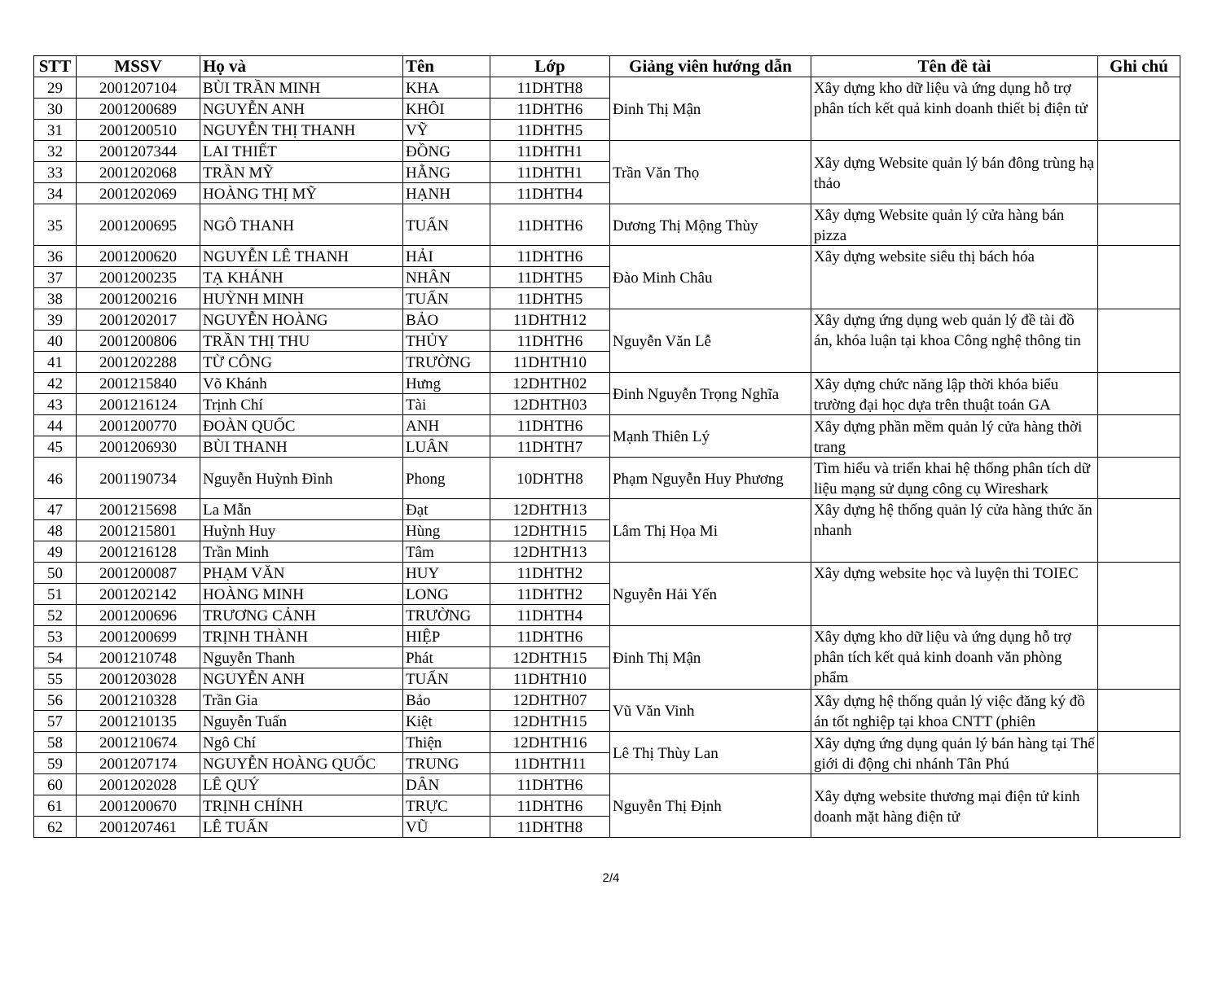| STT | MSSV | Họ và | Tên | Lớp | Giảng viên hướng dẫn | Tên đề tài | Ghi chú |
| --- | --- | --- | --- | --- | --- | --- | --- |
| 29 | 2001207104 | BÙI TRẦN MINH | KHA | 11DHTH8 | Đinh Thị Mận | Xây dựng kho dữ liệu và ứng dụng hỗ trợ phân tích kết quả kinh doanh thiết bị điện tử | |
| 30 | 2001200689 | NGUYỄN ANH | KHÔI | 11DHTH6 | | | |
| 31 | 2001200510 | NGUYỄN THỊ THANH | VỸ | 11DHTH5 | | | |
| 32 | 2001207344 | LAI THIẾT | ĐỒNG | 11DHTH1 | Trần Văn Thọ | Xây dựng Website quản lý bán đông trùng hạ thảo | |
| 33 | 2001202068 | TRẦN MỸ | HẰNG | 11DHTH1 | | | |
| 34 | 2001202069 | HOÀNG THỊ MỸ | HẠNH | 11DHTH4 | | | |
| 35 | 2001200695 | NGÔ THANH | TUẤN | 11DHTH6 | Dương Thị Mộng Thùy | Xây dựng Website quản lý cửa hàng bán pizza | |
| 36 | 2001200620 | NGUYỄN LÊ THANH | HẢI | 11DHTH6 | Đào Minh Châu | Xây dựng website siêu thị bách hóa | |
| 37 | 2001200235 | TẠ KHÁNH | NHÂN | 11DHTH5 | | | |
| 38 | 2001200216 | HUỲNH MINH | TUẤN | 11DHTH5 | | | |
| 39 | 2001202017 | NGUYỄN HOÀNG | BẢO | 11DHTH12 | Nguyễn Văn Lễ | Xây dựng ứng dụng web quản lý đề tài đồ án, khóa luận tại khoa Công nghệ thông tin | |
| 40 | 2001200806 | TRẦN THỊ THU | THỦY | 11DHTH6 | | | |
| 41 | 2001202288 | TỪ CÔNG | TRƯỜNG | 11DHTH10 | | | |
| 42 | 2001215840 | Võ Khánh | Hưng | 12DHTH02 | Đinh Nguyễn Trọng Nghĩa | Xây dựng chức năng lập thời khóa biểu trường đại học dựa trên thuật toán GA | |
| 43 | 2001216124 | Trịnh Chí | Tài | 12DHTH03 | | | |
| 44 | 2001200770 | ĐOÀN QUỐC | ANH | 11DHTH6 | Mạnh Thiên Lý | Xây dựng phần mềm quản lý cửa hàng thời trang | |
| 45 | 2001206930 | BÙI THANH | LUÂN | 11DHTH7 | | | |
| 46 | 2001190734 | Nguyễn Huỳnh Đình | Phong | 10DHTH8 | Phạm Nguyễn Huy Phương | Tìm hiểu và triển khai hệ thống phân tích dữ liệu mạng sử dụng công cụ Wireshark | |
| 47 | 2001215698 | La Mẫn | Đạt | 12DHTH13 | Lâm Thị Họa Mi | Xây dựng hệ thống quản lý cửa hàng thức ăn nhanh | |
| 48 | 2001215801 | Huỳnh Huy | Hùng | 12DHTH15 | | | |
| 49 | 2001216128 | Trần Minh | Tâm | 12DHTH13 | | | |
| 50 | 2001200087 | PHẠM VĂN | HUY | 11DHTH2 | Nguyễn Hải Yến | Xây dựng website học và luyện thi TOIEC | |
| 51 | 2001202142 | HOÀNG MINH | LONG | 11DHTH2 | | | |
| 52 | 2001200696 | TRƯƠNG CẢNH | TRƯỜNG | 11DHTH4 | | | |
| 53 | 2001200699 | TRỊNH THÀNH | HIỆP | 11DHTH6 | Đinh Thị Mận | Xây dựng kho dữ liệu và ứng dụng hỗ trợ phân tích kết quả kinh doanh văn phòng phẩm | |
| 54 | 2001210748 | Nguyễn Thanh | Phát | 12DHTH15 | | | |
| 55 | 2001203028 | NGUYỄN ANH | TUẤN | 11DHTH10 | | | |
| 56 | 2001210328 | Trần Gia | Bảo | 12DHTH07 | Vũ Văn Vinh | Xây dựng hệ thống quản lý việc đăng ký đồ án tốt nghiệp tại khoa CNTT (phiên | |
| 57 | 2001210135 | Nguyễn Tuấn | Kiệt | 12DHTH15 | | | |
| 58 | 2001210674 | Ngô Chí | Thiện | 12DHTH16 | Lê Thị Thùy Lan | Xây dựng ứng dụng quản lý bán hàng tại Thế giới di động chi nhánh Tân Phú | |
| 59 | 2001207174 | NGUYỄN HOÀNG QUỐC | TRUNG | 11DHTH11 | | | |
| 60 | 2001202028 | LÊ QUÝ | DÂN | 11DHTH6 | Nguyễn Thị Định | Xây dựng website thương mại điện tử kinh doanh mặt hàng điện tử | |
| 61 | 2001200670 | TRỊNH CHÍNH | TRỰC | 11DHTH6 | | | |
| 62 | 2001207461 | LÊ TUẤN | VŨ | 11DHTH8 | | | |
2/4